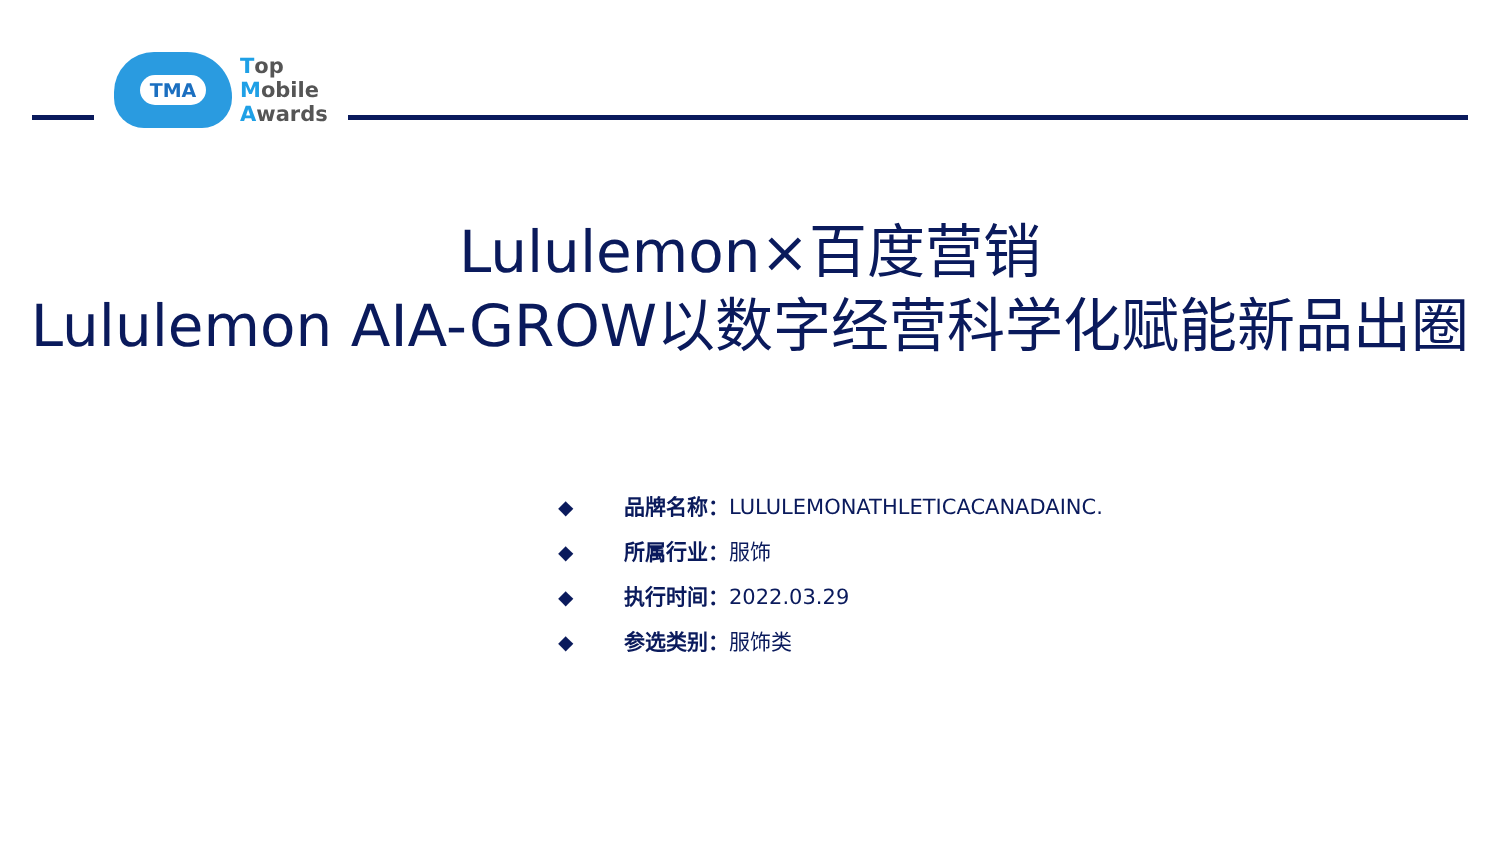TMA
Top
Mobile
Awards
Lululemon×百度营销
Lululemon AIA-GROW以数字经营科学化赋能新品出圈
◆ 品牌名称： LULULEMONATHLETICACANADAINC.
◆ 所属行业： 服饰
◆ 执行时间： 2022.03.29
◆ 参选类别： 服饰类